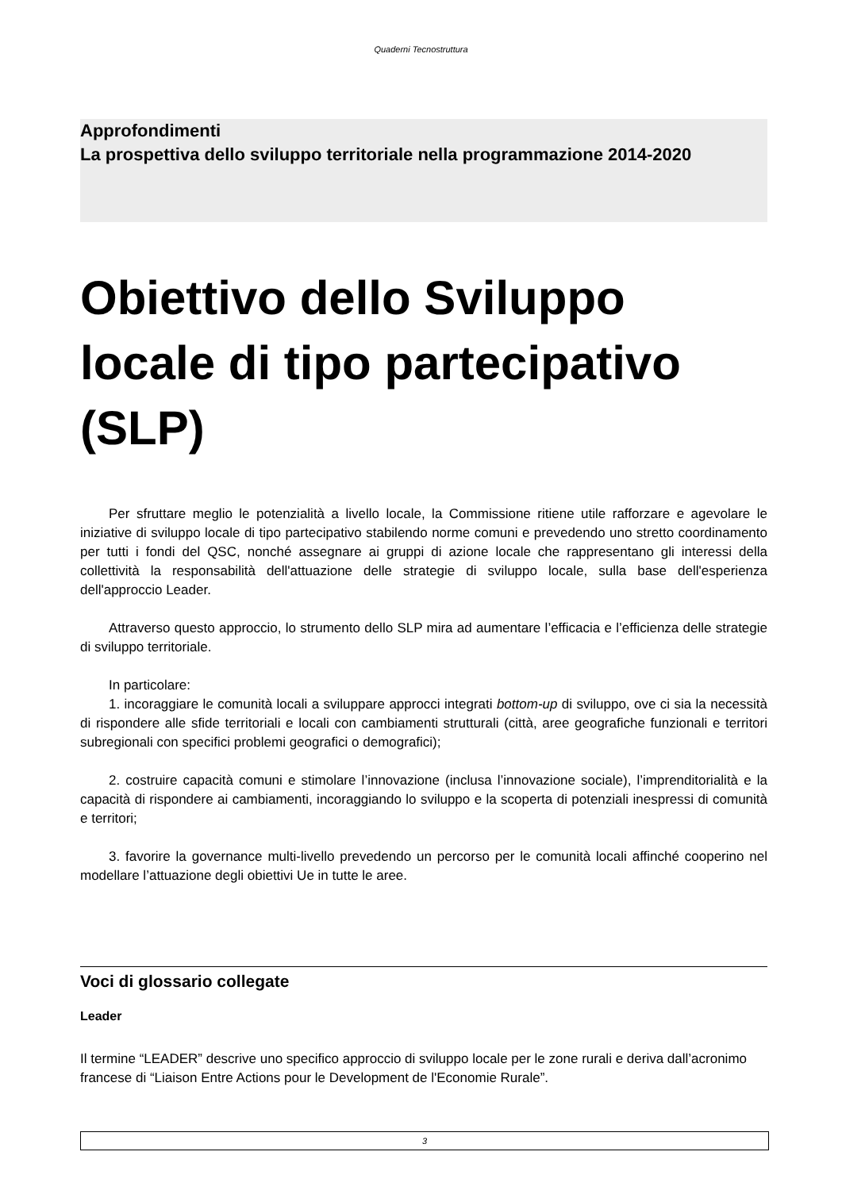Quaderni Tecnostruttura
Approfondimenti
La prospettiva dello sviluppo territoriale nella programmazione 2014-2020
Obiettivo dello Sviluppo locale di tipo partecipativo (SLP)
Per sfruttare meglio le potenzialità a livello locale, la Commissione ritiene utile rafforzare e agevolare le iniziative di sviluppo locale di tipo partecipativo stabilendo norme comuni e prevedendo uno stretto coordinamento per tutti i fondi del QSC, nonché assegnare ai gruppi di azione locale che rappresentano gli interessi della collettività la responsabilità dell'attuazione delle strategie di sviluppo locale, sulla base dell'esperienza dell'approccio Leader.
Attraverso questo approccio, lo strumento dello SLP mira ad aumentare l’efficacia e l’efficienza delle strategie di sviluppo territoriale.
In particolare:
1. incoraggiare le comunità locali a sviluppare approcci integrati bottom-up di sviluppo, ove ci sia la necessità di rispondere alle sfide territoriali e locali con cambiamenti strutturali (città, aree geografiche funzionali e territori subregionali con specifici problemi geografici o demografici);
2. costruire capacità comuni e stimolare l’innovazione (inclusa l’innovazione sociale), l’imprenditorialità e la capacità di rispondere ai cambiamenti, incoraggiando lo sviluppo e la scoperta di potenziali inespressi di comunità e territori;
3. favorire la governance multi-livello prevedendo un percorso per le comunità locali affinché cooperino nel modellare l’attuazione degli obiettivi Ue in tutte le aree.
Voci di glossario collegate
Leader
Il termine “LEADER” descrive uno specifico approccio di sviluppo locale per le zone rurali e deriva dall’acronimo francese di “Liaison Entre Actions pour le Development de l'Economie Rurale”.
3